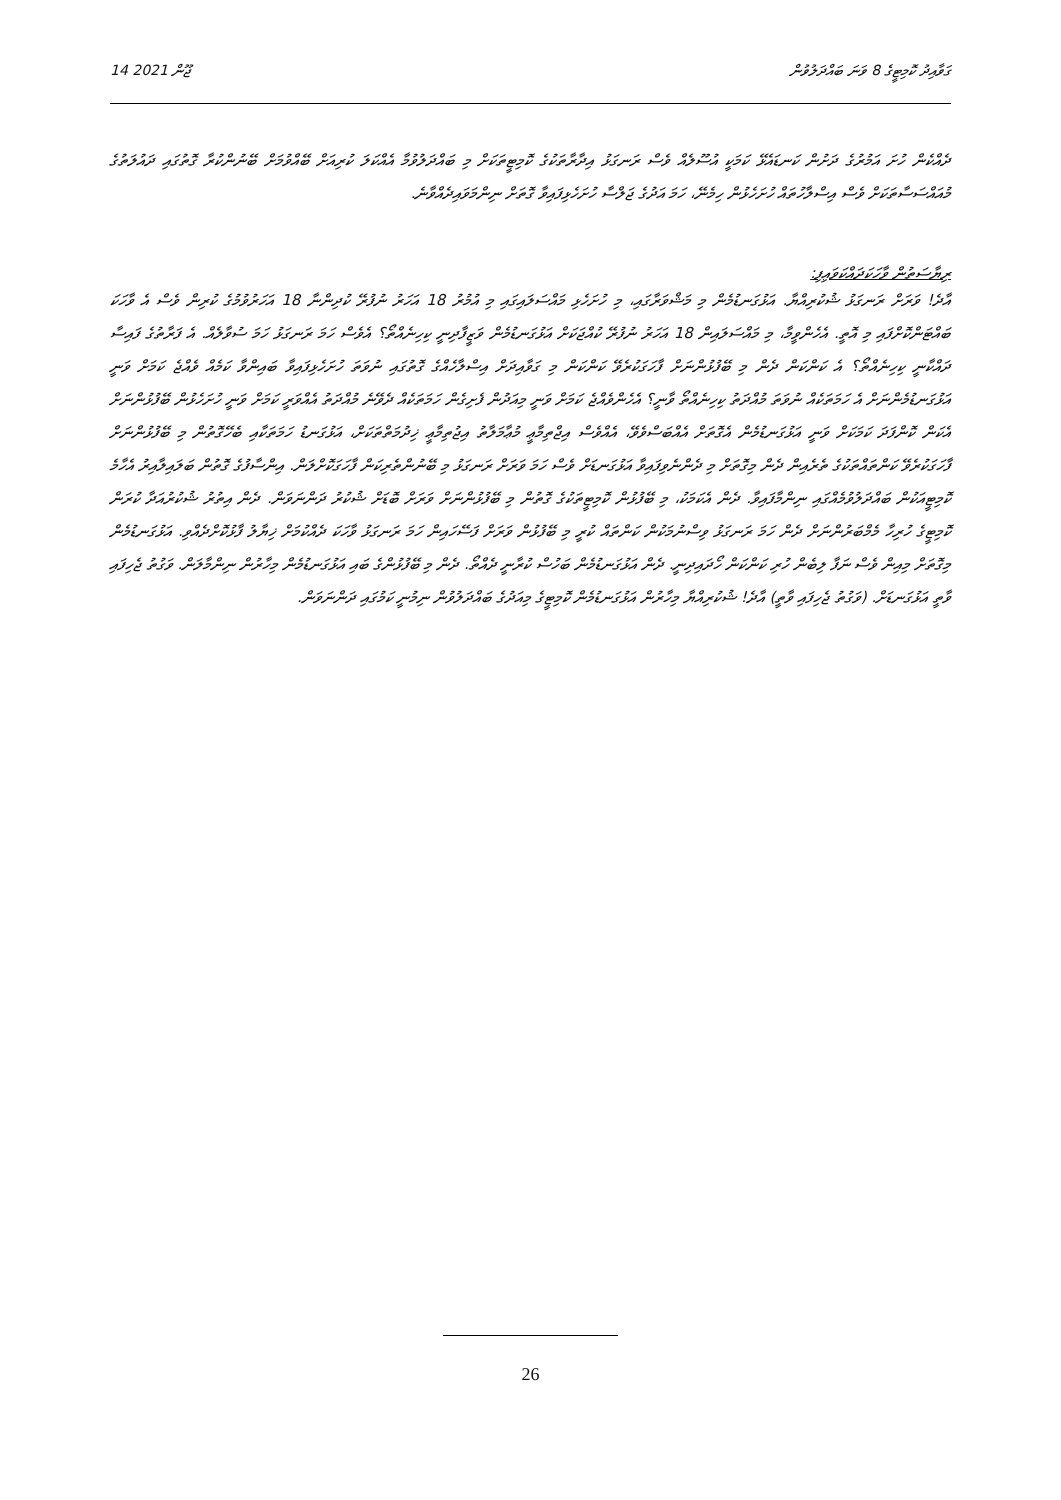14 ޖޫން 2021 ގަވާއިދު ކޮމިޓީގެ 8 ވަނަ ބައްދަލުވުން
ދެއްކެން ހުށަ އަމުރުގެ ދަށުން ކަނޑައެޅޭ ކަމަކީ އުސޫލެއް ވެސް ރަނގަޅު އިދާރާތަކުގެ ކޮމިޓީތަކަށް މި ބައްދަލުވުމާ އެއްކަލަ ކުރިއަށް ބޭއްވުމަށް ބޭނުންކުރާ ގޮތުގައި ދައުލަތުގެ މުއައްސަސާތަކަށް ވެސް އިސްލާހުތައް ހުށަހެޅުން ހިމެނޭ، ހަމަ އަދުގެ ޖަލްސާ ހުށަހެޅިފައިވާ ގޮތަށް ނިންމަވައިދެއްވާނެ.
ރިޔާސަތުން ވާހަކަދައްކަވައިފި:
އާދެ! ވަރަށް ރަނގަޅު ޝުކުރިއްޔާ. އަޅުގަނޑުމެން މި މަޝްވަރާގައި، މި ހުށަހެޅި މައްސަލައިގައި މި އުމުރު 18 އަހަރު ނުފުރޭ ކުދިންނާ 18 އަހަރުވުމުގެ ކުރިން ވެސް އެ ވާހަކަ ބައްޓަންކޮށްފައި މި އޮތީ. އެހެންވީމާ، މި މައްސަލައިން 18 އަހަރު ނުފުރޭ ކުއްޖަކަށް އަޅުގަނޑުމެން ވަޒީފާދިނީ ކިހިނެއްތޯ؟ އެވެސް ހަމަ ރަނގަޅު ހަމަ ސުވާލެއް. އެ ފަރާތުގެ ފައިސާ ދައްކާނީ ކިހިނެއްތޯ؟ އެ ކަންކަން ދެން މި ބޭފުޅުންނަށް ފާހަގަކުރެވޭ ކަންކަން މި ގަވާއިދަށް އިސްލާހެއްގެ ގޮތުގައި ނުވަތަ ހުށަހެޅިފައިވާ ބައިންވާ ކަމެއް ވެއްޖެ ކަމަށް ވަނީ އަޅުގަނޑުމެންނަށް އެ ހަމަތަކެއް ނުވަތަ މުއްދަތު ކިހިނެއްތޯ ވާނީ؟ އެހެންވެއްޖެ ކަމަށް ވަނީ މިއަދުން ފެށިގެން ހަމަތަކެއް ދެވޭނެ މުއްދަތު އެއްވަރީ ކަމަށް ވަނީ ހުށަހެޅުން ބޭފުޅުންނަށް އެކަން ކޮންފަދަ ކަމަކަށް ވަނީ އަޅުގަނޑުމެން އެގޮތަށް އެއްބަސްވެވޭ، އެއްވެސް އިޖްތިމާޢީ މުޢާމަލާތު އިޖުތިމާޢީ ޚިދުމަތްތަކަށް، އަޅުގަނޑު ހަމަތަކާއި ބެހޭގޮތުން މި ބޭފުޅުންނަށް ފާހަގަކުރެވޭ ކަންތައްތަކުގެ ތެރެއިން ދެން މިގޮތަށް މި ދެންނެވިފައިވާ އަޅުގަނޑަށް ވެސް ހަމަ ވަރަށް ރަނގަޅު މި ބޭނުންތެރިކަން ފާހަގަކޮށްލަން. އިންސާފުގެ ގޮތުން ބަލައިލާއިރު އެހާމެ ކޮމިޓީއަކުން ބައްދަލުވުމެއްގައި ނިންމާފައިވާ. ދެން އެކަމަކު، މި ބޭފުޅުން ކޮމިޓީތަކުގެ ގޮތުން މި ބޭފުޅުންނަށް ވަރަށް ބޮޑަށް ޝުކުރު ދަންނަވަން. ދެން އިތުރު ޝުކުރުއަދާ ކުރަން ކޮމިޓީގެ ހުރިހާ މެމްބަރުންނަށް ދެން ހަމަ ރަނގަޅު ވިސްނުމަކުން ކަންތައް ކުރީ މި ބޭފުޅުން ވަރަށް ފަސޭހައިން ހަމަ ރަނގަޅު ވާހަކަ ދެއްކުމަށް ޚިޔާލު ފާޅުކޮށްދެއްވި. އަޅުގަނޑުމެން މިގޮތަށް މިއިން ވެސް ނަފާ ލިބެން ހުރި ކަންކަން ހޯދައިދިނީ. ދެން އަޅުގަނޑުމެން ބަހުސް ކުރާނީ ދެއްތޯ. ދެން މި ބޭފުޅުންގެ ބައި އަޅުގަނޑުމެން މިހާރުން ނިންމާލަން. ވަގުތު ޖެހިފައި ވާތީ އަޅުގަނޑަށް. (ވަގުތު ޖެހިފައި ވާތީ) އާދެ! ޝުކުރިއްޔާ މިހާރުން އަޅުގަނޑުމެން ކޮމިޓީގެ މިއަދުގެ ބައްދަލުވުން ނިމުނީ ކަމުގައި ދަންނަވަން.
26